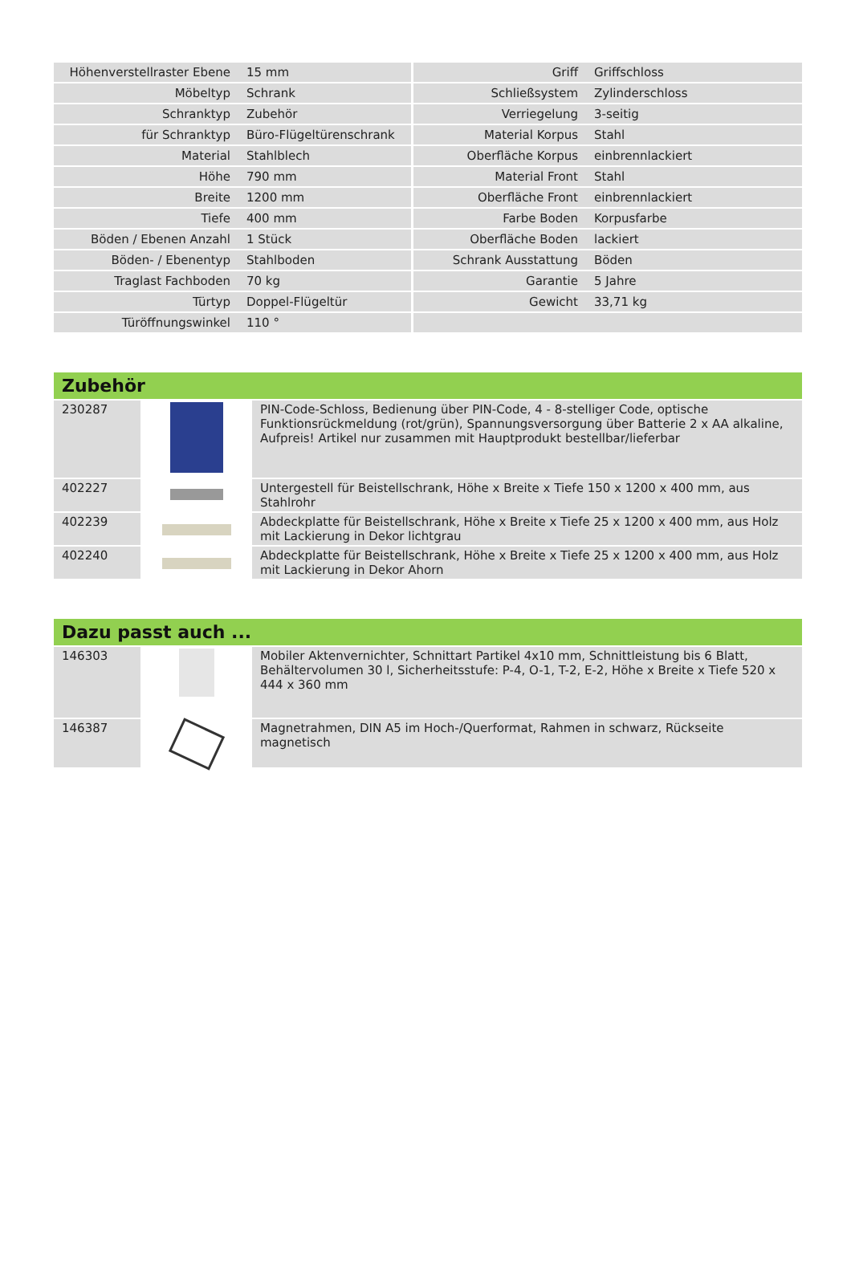| Höhenverstellraster Ebene | 15 mm | Griff | Griffschloss |
| Möbeltyp | Schrank | Schließsystem | Zylinderschloss |
| Schranktyp | Zubehör | Verriegelung | 3-seitig |
| für Schranktyp | Büro-Flügeltürenschrank | Material Korpus | Stahl |
| Material | Stahlblech | Oberfläche Korpus | einbrennlackiert |
| Höhe | 790 mm | Material Front | Stahl |
| Breite | 1200 mm | Oberfläche Front | einbrennlackiert |
| Tiefe | 400 mm | Farbe Boden | Korpusfarbe |
| Böden / Ebenen Anzahl | 1 Stück | Oberfläche Boden | lackiert |
| Böden- / Ebenentyp | Stahlboden | Schrank Ausstattung | Böden |
| Traglast Fachboden | 70 kg | Garantie | 5 Jahre |
| Türtyp | Doppel-Flügeltür | Gewicht | 33,71 kg |
| Türöffnungswinkel | 110 ° | | |
| Zubehör | | |
| --- | --- | --- |
| 230287 | | PIN-Code-Schloss, Bedienung über PIN-Code, 4 - 8-stelliger Code, optische Funktionsrückmeldung (rot/grün), Spannungsversorgung über Batterie 2 x AA alkaline, Aufpreis! Artikel nur zusammen mit Hauptprodukt bestellbar/lieferbar |
| 402227 | | Untergestell für Beistellschrank, Höhe x Breite x Tiefe 150 x 1200 x 400 mm, aus Stahlrohr |
| 402239 | | Abdeckplatte für Beistellschrank, Höhe x Breite x Tiefe 25 x 1200 x 400 mm, aus Holz mit Lackierung in Dekor lichtgrau |
| 402240 | | Abdeckplatte für Beistellschrank, Höhe x Breite x Tiefe 25 x 1200 x 400 mm, aus Holz mit Lackierung in Dekor Ahorn |
| Dazu passt auch ... | | |
| --- | --- | --- |
| 146303 | | Mobiler Aktenvernichter, Schnittart Partikel 4x10 mm, Schnittleistung bis 6 Blatt, Behältervolumen 30 l, Sicherheitsstufe: P-4, O-1, T-2, E-2, Höhe x Breite x Tiefe 520 x 444 x 360 mm |
| 146387 | | Magnetrahmen, DIN A5 im Hoch-/Querformat, Rahmen in schwarz, Rückseite magnetisch |